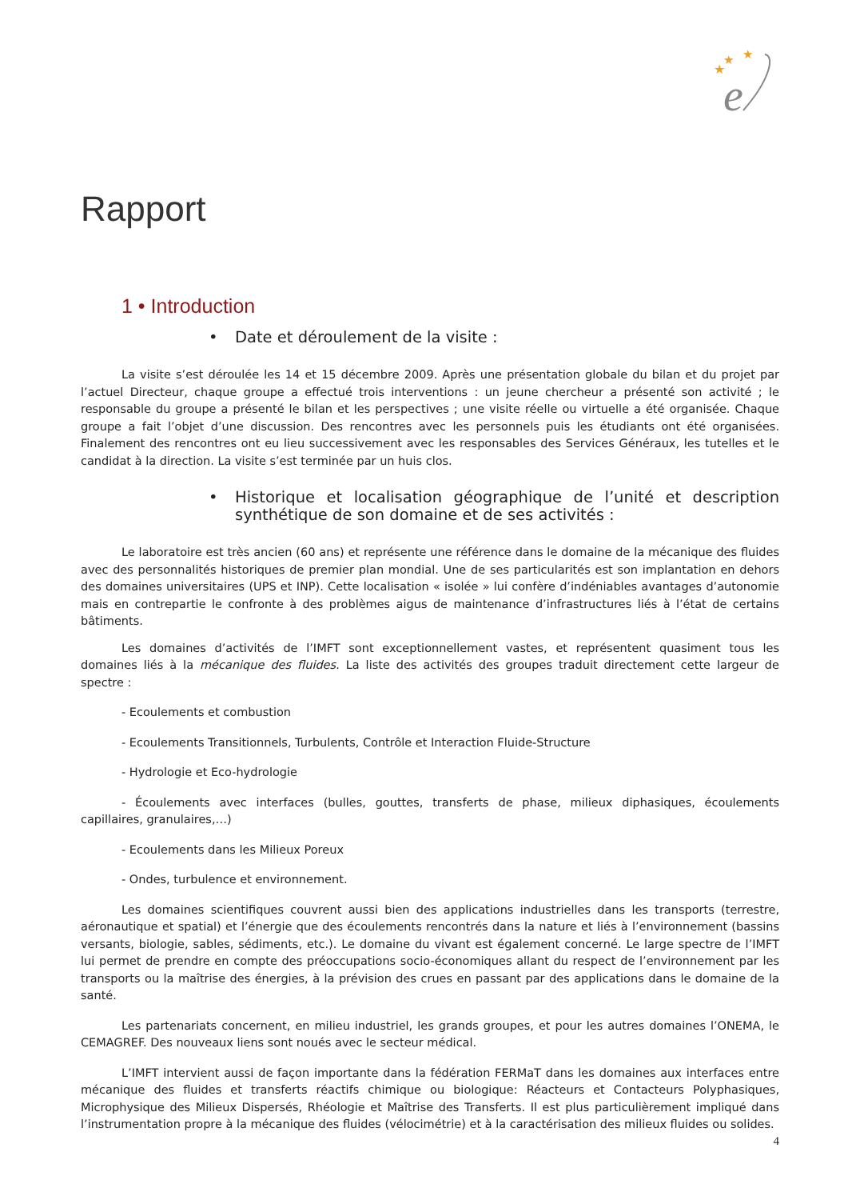★
★
★
e
Rapport
1 • Introduction
• Date et déroulement de la visite :
La visite s’est déroulée les 14 et 15 décembre 2009. Après une présentation globale du bilan et du projet par l’actuel Directeur, chaque groupe a effectué trois interventions : un jeune chercheur a présenté son activité ; le responsable du groupe a présenté le bilan et les perspectives ; une visite réelle ou virtuelle a été organisée. Chaque groupe a fait l’objet d’une discussion. Des rencontres avec les personnels puis les étudiants ont été organisées. Finalement des rencontres ont eu lieu successivement avec les responsables des Services Généraux, les tutelles et le candidat à la direction. La visite s’est terminée par un huis clos.
• Historique et localisation géographique de l’unité et description synthétique de son domaine et de ses activités :
Le laboratoire est très ancien (60 ans) et représente une référence dans le domaine de la mécanique des fluides avec des personnalités historiques de premier plan mondial. Une de ses particularités est son implantation en dehors des domaines universitaires (UPS et INP). Cette localisation « isolée » lui confère d’indéniables avantages d’autonomie mais en contrepartie le confronte à des problèmes aigus de maintenance d’infrastructures liés à l’état de certains bâtiments.
Les domaines d’activités de l’IMFT sont exceptionnellement vastes, et représentent quasiment tous les domaines liés à la mécanique des fluides. La liste des activités des groupes traduit directement cette largeur de spectre :
- Ecoulements et combustion
- Ecoulements Transitionnels, Turbulents, Contrôle et Interaction Fluide-Structure
- Hydrologie et Eco-hydrologie
- Écoulements avec interfaces (bulles, gouttes, transferts de phase, milieux diphasiques, écoulements capillaires, granulaires,…)
- Ecoulements dans les Milieux Poreux
- Ondes, turbulence et environnement.
Les domaines scientifiques couvrent aussi bien des applications industrielles dans les transports (terrestre, aéronautique et spatial) et l’énergie que des écoulements rencontrés dans la nature et liés à l’environnement (bassins versants, biologie, sables, sédiments, etc.). Le domaine du vivant est également concerné. Le large spectre de l’IMFT lui permet de prendre en compte des préoccupations socio-économiques allant du respect de l’environnement par les transports ou la maîtrise des énergies, à la prévision des crues en passant par des applications dans le domaine de la santé.
Les partenariats concernent, en milieu industriel, les grands groupes, et pour les autres domaines l’ONEMA, le CEMAGREF. Des nouveaux liens sont noués avec le secteur médical.
L’IMFT intervient aussi de façon importante dans la fédération FERMaT dans les domaines aux interfaces entre mécanique des fluides et transferts réactifs chimique ou biologique: Réacteurs et Contacteurs Polyphasiques, Microphysique des Milieux Dispersés, Rhéologie et Maîtrise des Transferts. Il est plus particulièrement impliqué dans l’instrumentation propre à la mécanique des fluides (vélocimétrie) et à la caractérisation des milieux fluides ou solides.
4